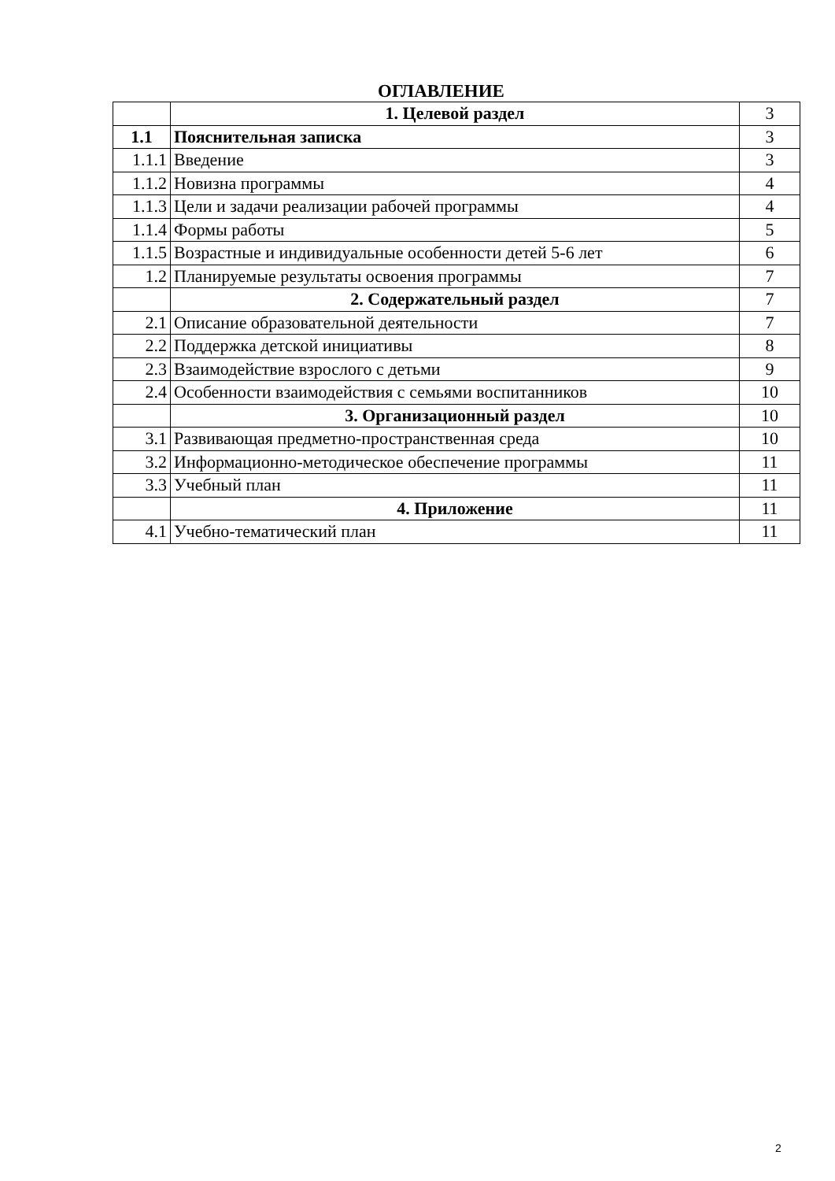ОГЛАВЛЕНИЕ
| | 1. Целевой раздел | 3 |
| 1.1 | Пояснительная записка | 3 |
| 1.1.1 | Введение | 3 |
| 1.1.2 | Новизна программы | 4 |
| 1.1.3 | Цели и задачи реализации рабочей программы | 4 |
| 1.1.4 | Формы работы | 5 |
| 1.1.5 | Возрастные и индивидуальные особенности детей 5-6 лет | 6 |
| 1.2 | Планируемые результаты освоения программы | 7 |
| | 2. Содержательный раздел | 7 |
| 2.1 | Описание образовательной деятельности | 7 |
| 2.2 | Поддержка детской инициативы | 8 |
| 2.3 | Взаимодействие взрослого с детьми | 9 |
| 2.4 | Особенности взаимодействия с семьями воспитанников | 10 |
| | 3. Организационный раздел | 10 |
| 3.1 | Развивающая предметно-пространственная среда | 10 |
| 3.2 | Информационно-методическое обеспечение программы | 11 |
| 3.3 | Учебный план | 11 |
| | 4. Приложение | 11 |
| 4.1 | Учебно-тематический план | 11 |
2